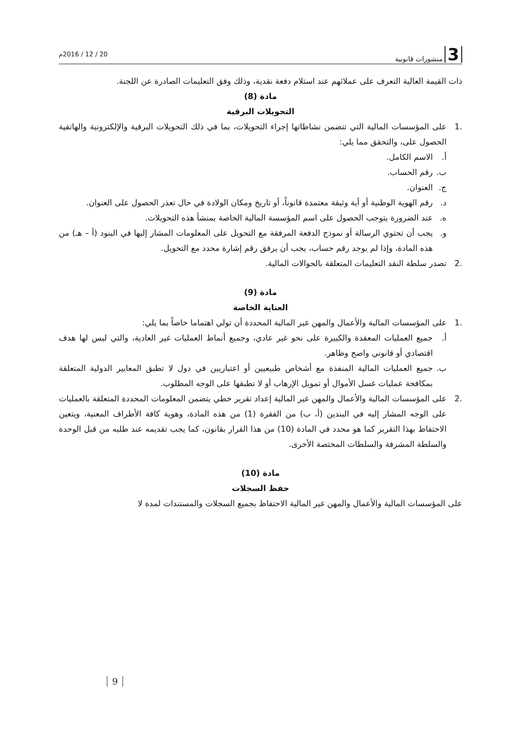3 منشورات قانونية
20 / 12 / 2016م
ذات القيمة العالية التعرف على عملائهم عند استلام دفعة نقدية، وذلك وفق التعليمات الصادرة عن اللجنة.
مادة (8)
التحويلات البرقية
.1 على المؤسسات المالية التي تتضمن نشاطاتها إجراء التحويلات، بما في ذلك التحويلات البرقية والإلكترونية والهاتفية الحصول على، والتحقق مما يلي:
أ. الاسم الكامل.
ب. رقم الحساب.
ج. العنوان.
د. رقم الهوية الوطنية أو أية وثيقة معتمدة قانوناً، أو تاريخ ومكان الولادة في حال تعذر الحصول على العنوان.
ه. عند الضرورة يتوجب الحصول على اسم المؤسسة المالية الخاصة بمنشأ هذه التحويلات.
و. يجب أن تحتوي الرسالة أو نموذج الدفعة المرفقة مع التحويل على المعلومات المشار إليها في البنود (أ – هـ) من هذه المادة، وإذا لم يوجد رقم حساب، يجب أن يرفق رقم إشارة محدد مع التحويل.
.2 تصدر سلطة النقد التعليمات المتعلقة بالحوالات المالية.
مادة (9)
العناية الخاصة
.1 على المؤسسات المالية والأعمال والمهن غير المالية المحددة أن تولي اهتماما خاصاً بما يلي:
أ. جميع العمليات المعقدة والكبيرة على نحو غير عادي، وجميع أنماط العمليات غير العادية، والتي ليس لها هدف اقتصادي أو قانوني واضح وظاهر.
ب. جميع العمليات المالية المنفذة مع أشخاص طبيعيين أو اعتباريين في دول لا تطبق المعايير الدولية المتعلقة بمكافحة عمليات غسل الأموال أو تمويل الإرهاب أو لا تطبقها على الوجه المطلوب.
.2 على المؤسسات المالية والأعمال والمهن غير المالية إعداد تقرير خطي يتضمن المعلومات المحددة المتعلقة بالعمليات على الوجه المشار إليه في البندين (أ، ب) من الفقرة (1) من هذه المادة، وهوية كافة الأطراف المعنية، ويتعين الاحتفاظ بهذا التقرير كما هو محدد في المادة (10) من هذا القرار بقانون، كما يجب تقديمه عند طلبه من قبل الوحدة والسلطة المشرفة والسلطات المختصة الأخرى.
مادة (10)
حفظ السجلات
على المؤسسات المالية والأعمال والمهن غير المالية الاحتفاظ بجميع السجلات والمستندات لمدة لا
9